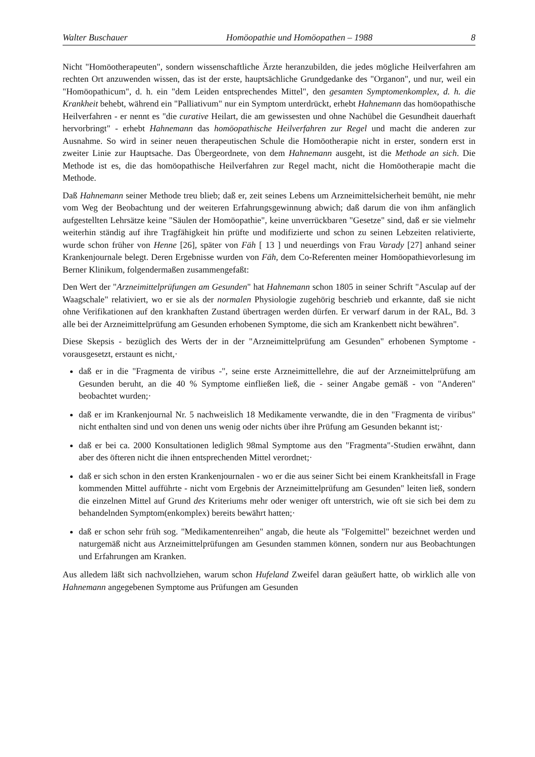Walter Buschauer Homöopathie und Homöopathen – 1988 8
Nicht "Homöotherapeuten", sondern wissenschaftliche Ärzte heranzubilden, die jedes mögliche Heilverfahren am rechten Ort anzuwenden wissen, das ist der erste, hauptsächliche Grundgedanke des "Organon", und nur, weil ein "Homöopathicum", d. h. ein "dem Leiden entsprechendes Mittel", den gesamten Symptomenkomplex, d. h. die Krankheit behebt, während ein "Palliativum" nur ein Symptom unterdrückt, erhebt Hahnemann das homöopathische Heilverfahren - er nennt es "die curative Heilart, die am gewissesten und ohne Nachübel die Gesundheit dauerhaft hervorbringt" - erhebt Hahnemann das homöopathische Heilverfahren zur Regel und macht die anderen zur Ausnahme. So wird in seiner neuen therapeutischen Schule die Homöotherapie nicht in erster, sondern erst in zweiter Linie zur Hauptsache. Das Übergeordnete, von dem Hahnemann ausgeht, ist die Methode an sich. Die Methode ist es, die das homöopathische Heilverfahren zur Regel macht, nicht die Homöotherapie macht die Methode.
Daß Hahnemann seiner Methode treu blieb; daß er, zeit seines Lebens um Arzneimittelsicherheit bemüht, nie mehr vom Weg der Beobachtung und der weiteren Erfahrungsgewinnung abwich; daß darum die von ihm anfänglich aufgestellten Lehrsätze keine "Säulen der Homöopathie", keine unverrückbaren "Gesetze" sind, daß er sie vielmehr weiterhin ständig auf ihre Tragfähigkeit hin prüfte und modifizierte und schon zu seinen Lebzeiten relativierte, wurde schon früher von Henne [26], später von Fäh [ 13 ] und neuerdings von Frau Varady [27] anhand seiner Krankenjournale belegt. Deren Ergebnisse wurden von Fäh, dem Co-Referenten meiner Homöopathievorlesung im Berner Klinikum, folgendermaßen zusammengefaßt:
Den Wert der "Arzneimittelprüfungen am Gesunden" hat Hahnemann schon 1805 in seiner Schrift "Asculap auf der Waagschale" relativiert, wo er sie als der normalen Physiologie zugehörig beschrieb und erkannte, daß sie nicht ohne Verifikationen auf den krankhaften Zustand übertragen werden dürfen. Er verwarf darum in der RAL, Bd. 3 alle bei der Arzneimittelprüfung am Gesunden erhobenen Symptome, die sich am Krankenbett nicht bewähren".
Diese Skepsis - bezüglich des Werts der in der "Arzneimittelprüfung am Gesunden" erhobenen Symptome - vorausgesetzt, erstaunt es nicht,·
daß er in die "Fragmenta de viribus -", seine erste Arzneimittellehre, die auf der Arzneimittelprüfung am Gesunden beruht, an die 40 % Symptome einfließen ließ, die - seiner Angabe gemäß - von "Anderen" beobachtet wurden;·
daß er im Krankenjournal Nr. 5 nachweislich 18 Medikamente verwandte, die in den "Fragmenta de viribus" nicht enthalten sind und von denen uns wenig oder nichts über ihre Prüfung am Gesunden bekannt ist;·
daß er bei ca. 2000 Konsultationen lediglich 98mal Symptome aus den "Fragmenta"-Studien erwähnt, dann aber des öfteren nicht die ihnen entsprechenden Mittel verordnet;·
daß er sich schon in den ersten Krankenjournalen - wo er die aus seiner Sicht bei einem Krankheitsfall in Frage kommenden Mittel aufführte - nicht vom Ergebnis der Arzneimittelprüfung am Gesunden" leiten ließ, sondern die einzelnen Mittel auf Grund des Kriteriums mehr oder weniger oft unterstrich, wie oft sie sich bei dem zu behandelnden Symptom(enkomplex) bereits bewährt hatten;·
daß er schon sehr früh sog. "Medikamentenreihen" angab, die heute als "Folgemittel" bezeichnet werden und naturgemäß nicht aus Arzneimittelprüfungen am Gesunden stammen können, sondern nur aus Beobachtungen und Erfahrungen am Kranken.
Aus alledem läßt sich nachvollziehen, warum schon Hufeland Zweifel daran geäußert hatte, ob wirklich alle von Hahnemann angegebenen Symptome aus Prüfungen am Gesunden